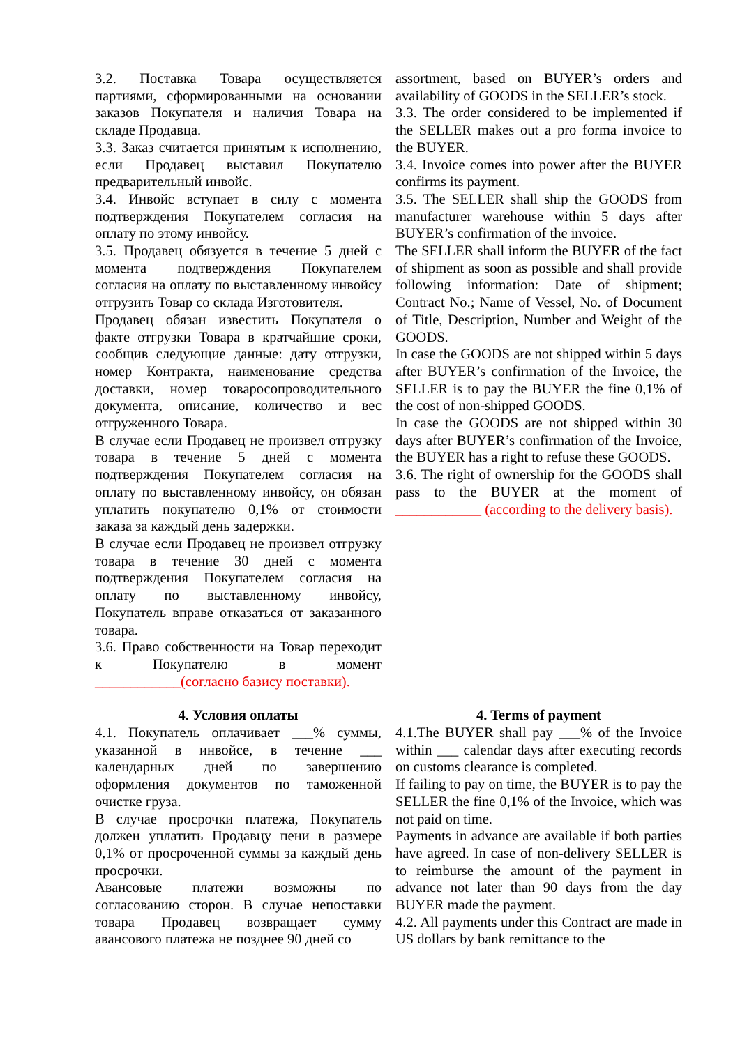3.2. Поставка Товара осуществляется партиями, сформированными на основании заказов Покупателя и наличия Товара на складе Продавца.
3.3. Заказ считается принятым к исполнению, если Продавец выставил Покупателю предварительный инвойс.
3.4. Инвойс вступает в силу с момента подтверждения Покупателем согласия на оплату по этому инвойсу.
3.5. Продавец обязуется в течение 5 дней с момента подтверждения Покупателем согласия на оплату по выставленному инвойсу отгрузить Товар со склада Изготовителя.
Продавец обязан известить Покупателя о факте отгрузки Товара в кратчайшие сроки, сообщив следующие данные: дату отгрузки, номер Контракта, наименование средства доставки, номер товаросопроводительного документа, описание, количество и вес отгруженного Товара.
В случае если Продавец не произвел отгрузку товара в течение 5 дней с момента подтверждения Покупателем согласия на оплату по выставленному инвойсу, он обязан уплатить покупателю 0,1% от стоимости заказа за каждый день задержки.
В случае если Продавец не произвел отгрузку товара в течение 30 дней с момента подтверждения Покупателем согласия на оплату по выставленному инвойсу, Покупатель вправе отказаться от заказанного товара.
3.6. Право собственности на Товар переходит к Покупателю в момент ____________(согласно базису поставки).
assortment, based on BUYER’s orders and availability of GOODS in the SELLER’s stock.
3.3. The order considered to be implemented if the SELLER makes out a pro forma invoice to the BUYER.
3.4. Invoice comes into power after the BUYER confirms its payment.
3.5. The SELLER shall ship the GOODS from manufacturer warehouse within 5 days after BUYER’s confirmation of the invoice.
The SELLER shall inform the BUYER of the fact of shipment as soon as possible and shall provide following information: Date of shipment; Contract No.; Name of Vessel, No. of Document of Title, Description, Number and Weight of the GOODS.
In case the GOODS are not shipped within 5 days after BUYER’s confirmation of the Invoice, the SELLER is to pay the BUYER the fine 0,1% of the cost of non-shipped GOODS.
In case the GOODS are not shipped within 30 days after BUYER’s confirmation of the Invoice, the BUYER has a right to refuse these GOODS.
3.6. The right of ownership for the GOODS shall pass to the BUYER at the moment of ____________ (according to the delivery basis).
4. Условия оплаты
4.1. Покупатель оплачивает ___% суммы, указанной в инвойсе, в течение ___ календарных дней по завершению оформления документов по таможенной очистке груза.
В случае просрочки платежа, Покупатель должен уплатить Продавцу пени в размере 0,1% от просроченной суммы за каждый день просрочки.
Авансовые платежи возможны по согласованию сторон. В случае непоставки товара Продавец возвращает сумму авансового платежа не позднее 90 дней со
4. Terms of payment
4.1.The BUYER shall pay ___% of the Invoice within ___ calendar days after executing records on customs clearance is completed.
If failing to pay on time, the BUYER is to pay the SELLER the fine 0,1% of the Invoice, which was not paid on time.
Payments in advance are available if both parties have agreed. In case of non-delivery SELLER is to reimburse the amount of the payment in advance not later than 90 days from the day BUYER made the payment.
4.2. All payments under this Contract are made in US dollars by bank remittance to the